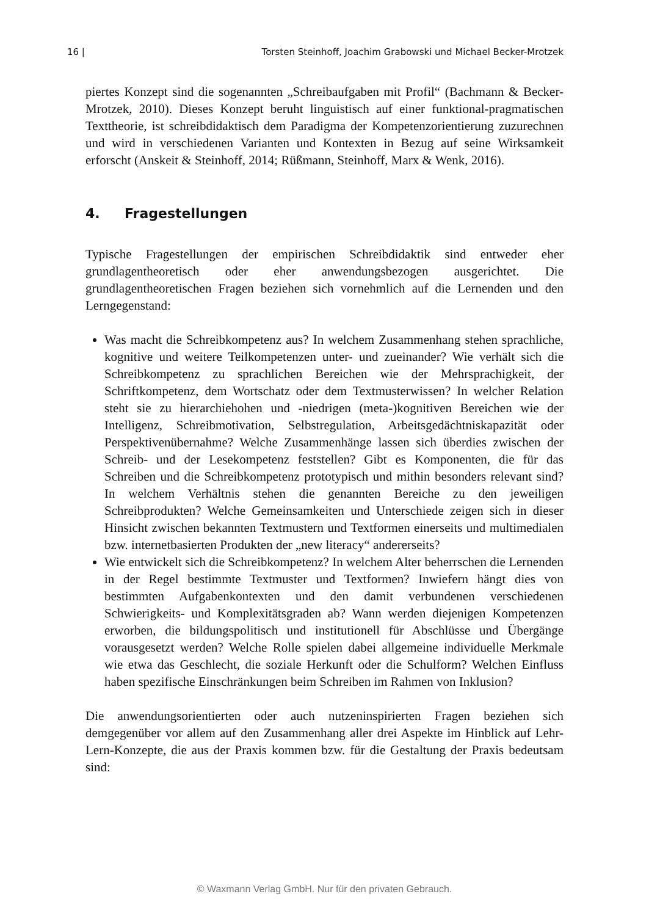16 | Torsten Steinhoff, Joachim Grabowski und Michael Becker-Mrotzek
piertes Konzept sind die sogenannten „Schreibaufgaben mit Profil“ (Bachmann & Becker-Mrotzek, 2010). Dieses Konzept beruht linguistisch auf einer funktional-pragmatischen Texttheorie, ist schreibdidaktisch dem Paradigma der Kompetenzorientierung zuzurechnen und wird in verschiedenen Varianten und Kontexten in Bezug auf seine Wirksamkeit erforscht (Anskeit & Steinhoff, 2014; Rüßmann, Steinhoff, Marx & Wenk, 2016).
4. Fragestellungen
Typische Fragestellungen der empirischen Schreibdidaktik sind entweder eher grundlagentheoretisch oder eher anwendungsbezogen ausgerichtet. Die grundlagentheoretischen Fragen beziehen sich vornehmlich auf die Lernenden und den Lerngegenstand:
Was macht die Schreibkompetenz aus? In welchem Zusammenhang stehen sprachliche, kognitive und weitere Teilkompetenzen unter- und zueinander? Wie verhält sich die Schreibkompetenz zu sprachlichen Bereichen wie der Mehrsprachigkeit, der Schriftkompetenz, dem Wortschatz oder dem Textmusterwissen? In welcher Relation steht sie zu hierarchiehohen und -niedrigen (meta-)kognitiven Bereichen wie der Intelligenz, Schreibmotivation, Selbstregulation, Arbeitsgedächtniskapazität oder Perspektivenübernahme? Welche Zusammenhänge lassen sich überdies zwischen der Schreib- und der Lesekompetenz feststellen? Gibt es Komponenten, die für das Schreiben und die Schreibkompetenz prototypisch und mithin besonders relevant sind? In welchem Verhältnis stehen die genannten Bereiche zu den jeweiligen Schreibprodukten? Welche Gemeinsamkeiten und Unterschiede zeigen sich in dieser Hinsicht zwischen bekannten Textmustern und Textformen einerseits und multimedialen bzw. internetbasierten Produkten der „new literacy“ andererseits?
Wie entwickelt sich die Schreibkompetenz? In welchem Alter beherrschen die Lernenden in der Regel bestimmte Textmuster und Textformen? Inwiefern hängt dies von bestimmten Aufgabenkontexten und den damit verbundenen verschiedenen Schwierigkeits- und Komplexitätsgraden ab? Wann werden diejenigen Kompetenzen erworben, die bildungspolitisch und institutionell für Abschlüsse und Übergänge vorausgesetzt werden? Welche Rolle spielen dabei allgemeine individuelle Merkmale wie etwa das Geschlecht, die soziale Herkunft oder die Schulform? Welchen Einfluss haben spezifische Einschränkungen beim Schreiben im Rahmen von Inklusion?
Die anwendungsorientierten oder auch nutzeninspirierten Fragen beziehen sich demgegenüber vor allem auf den Zusammenhang aller drei Aspekte im Hinblick auf Lehr-Lern-Konzepte, die aus der Praxis kommen bzw. für die Gestaltung der Praxis bedeutsam sind:
© Waxmann Verlag GmbH. Nur für den privaten Gebrauch.